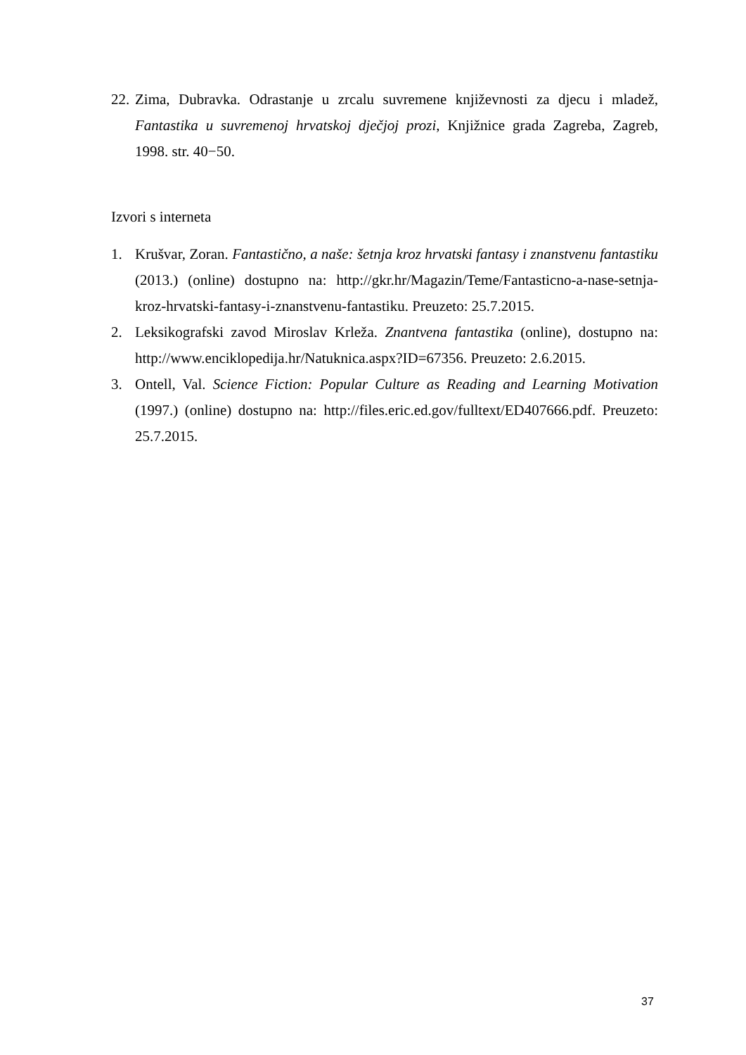22. Zima, Dubravka. Odrastanje u zrcalu suvremene književnosti za djecu i mladež, Fantastika u suvremenoj hrvatskoj dječjoj prozi, Knjižnice grada Zagreba, Zagreb, 1998. str. 40−50.
Izvori s interneta
1. Krušvar, Zoran. Fantastično, a naše: šetnja kroz hrvatski fantasy i znanstvenu fantastiku (2013.) (online) dostupno na: http://gkr.hr/Magazin/Teme/Fantasticno-a-nase-setnja-kroz-hrvatski-fantasy-i-znanstvenu-fantastiku. Preuzeto: 25.7.2015.
2. Leksikografski zavod Miroslav Krleža. Znantvena fantastika (online), dostupno na: http://www.enciklopedija.hr/Natuknica.aspx?ID=67356. Preuzeto: 2.6.2015.
3. Ontell, Val. Science Fiction: Popular Culture as Reading and Learning Motivation (1997.) (online) dostupno na: http://files.eric.ed.gov/fulltext/ED407666.pdf. Preuzeto: 25.7.2015.
37